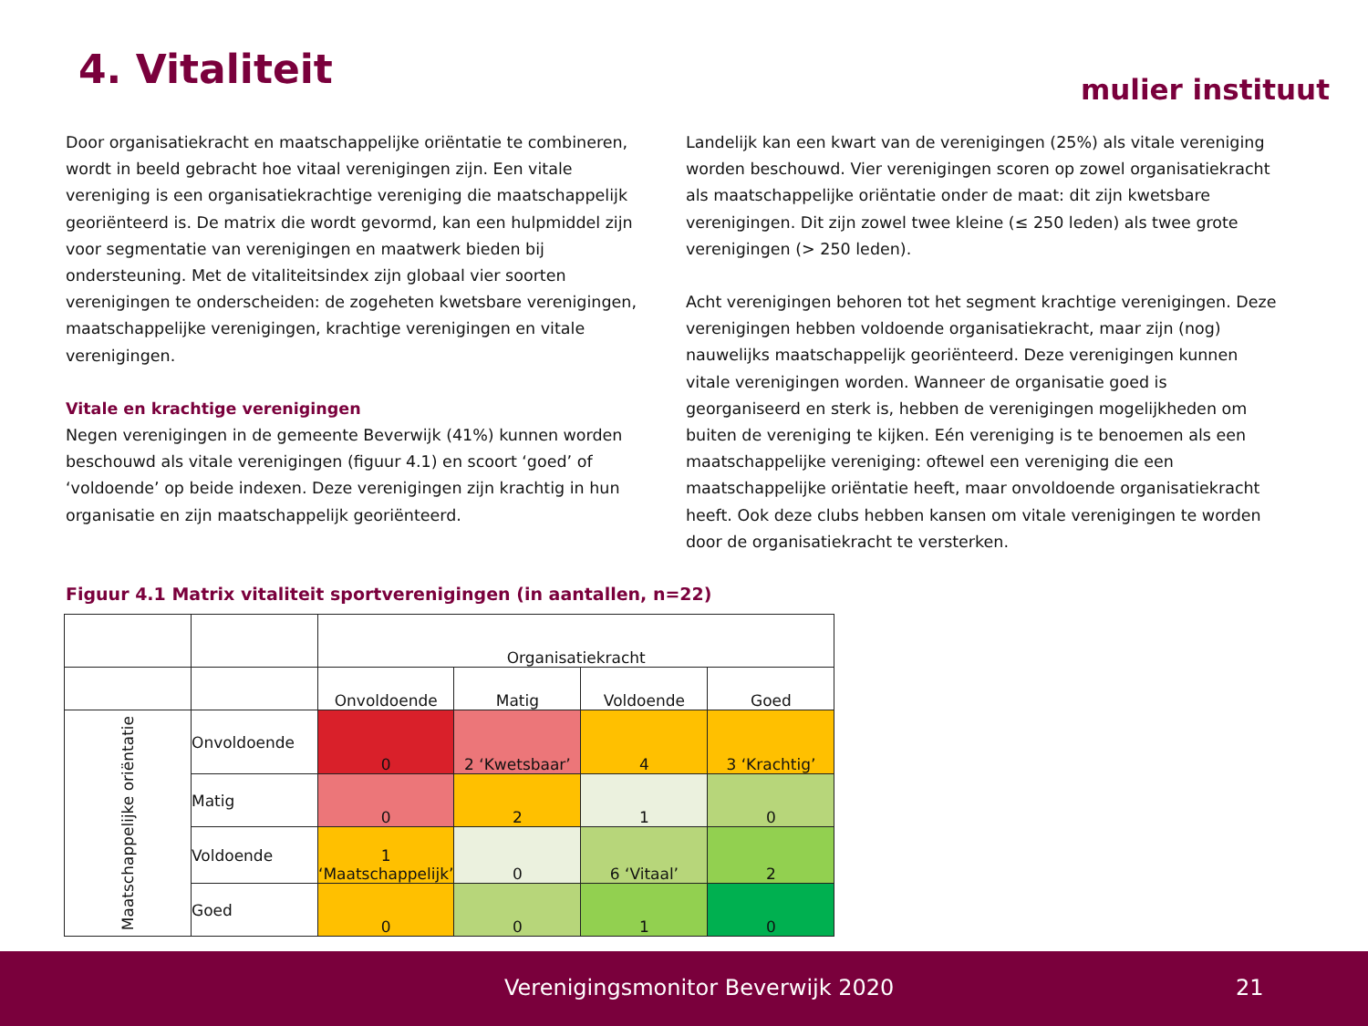4. Vitaliteit mulier instituut
Door organisatiekracht en maatschappelijke oriëntatie te combineren, wordt in beeld gebracht hoe vitaal verenigingen zijn. Een vitale vereniging is een organisatiekrachtige vereniging die maatschappelijk georiënteerd is. De matrix die wordt gevormd, kan een hulpmiddel zijn voor segmentatie van verenigingen en maatwerk bieden bij ondersteuning. Met de vitaliteitsindex zijn globaal vier soorten verenigingen te onderscheiden: de zogeheten kwetsbare verenigingen, maatschappelijke verenigingen, krachtige verenigingen en vitale verenigingen.
Vitale en krachtige verenigingen
Negen verenigingen in de gemeente Beverwijk (41%) kunnen worden beschouwd als vitale verenigingen (figuur 4.1) en scoort ‘goed’ of ‘voldoende’ op beide indexen. Deze verenigingen zijn krachtig in hun organisatie en zijn maatschappelijk georiënteerd.
Landelijk kan een kwart van de verenigingen (25%) als vitale vereniging worden beschouwd. Vier verenigingen scoren op zowel organisatiekracht als maatschappelijke oriëntatie onder de maat: dit zijn kwetsbare verenigingen. Dit zijn zowel twee kleine (≤ 250 leden) als twee grote verenigingen (> 250 leden).
Acht verenigingen behoren tot het segment krachtige verenigingen. Deze verenigingen hebben voldoende organisatiekracht, maar zijn (nog) nauwelijks maatschappelijk georiënteerd. Deze verenigingen kunnen vitale verenigingen worden. Wanneer de organisatie goed is georganiseerd en sterk is, hebben de verenigingen mogelijkheden om buiten de vereniging te kijken. Eén vereniging is te benoemen als een maatschappelijke vereniging: oftewel een vereniging die een maatschappelijke oriëntatie heeft, maar onvoldoende organisatiekracht heeft. Ook deze clubs hebben kansen om vitale verenigingen te worden door de organisatiekracht te versterken.
Figuur 4.1 Matrix vitaliteit sportverenigingen (in aantallen, n=22)
| | | Organisatiekracht | | | |
| | | Onvoldoende | Matig | Voldoende | Goed |
| Maatschappelijke oriëntatie | Onvoldoende | 0 | 2 ‘Kwetsbaar’ | 4 | 3 ‘Krachtig’ |
| | Matig | 0 | 2 | 1 | 0 |
| | Voldoende | 1 ‘Maatschappelijk’ | 0 | 6 ‘Vitaal’ | 2 |
| | Goed | 0 | 0 | 1 | 0 |
Verenigingsmonitor Beverwijk 2020 21